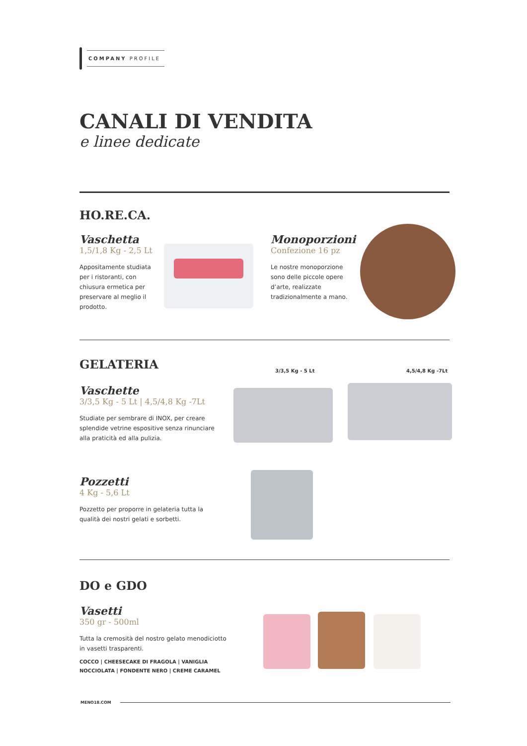COMPANY PROFILE
CANALI DI VENDITA
e linee dedicate
HO.RE.CA.
Vaschetta
1,5/1,8 Kg - 2,5 Lt
Appositamente studiata per i ristoranti, con chiusura ermetica per preservare al meglio il prodotto.
Monoporzioni
Confezione 16 pz
Le nostre monoporzione sono delle piccole opere d’arte, realizzate tradizionalmente a mano.
GELATERIA
3/3,5 Kg - 5 Lt 4,5/4,8 Kg -7Lt
Vaschette
3/3,5 Kg - 5 Lt | 4,5/4,8 Kg -7Lt
Studiate per sembrare di INOX, per creare splendide vetrine espositive senza rinunciare alla praticità ed alla pulizia.
Pozzetti
4 Kg - 5,6 Lt
Pozzetto per proporre in gelateria tutta la qualità dei nostri gelati e sorbetti.
DO e GDO
Vasetti
350 gr - 500ml
Tutta la cremosità del nostro gelato menodiciotto in vasetti trasparenti.
COCCO | CHEESECAKE DI FRAGOLA | VANIGLIA NOCCIOLATA | FONDENTE NERO | CREME CARAMEL
MENO18.COM